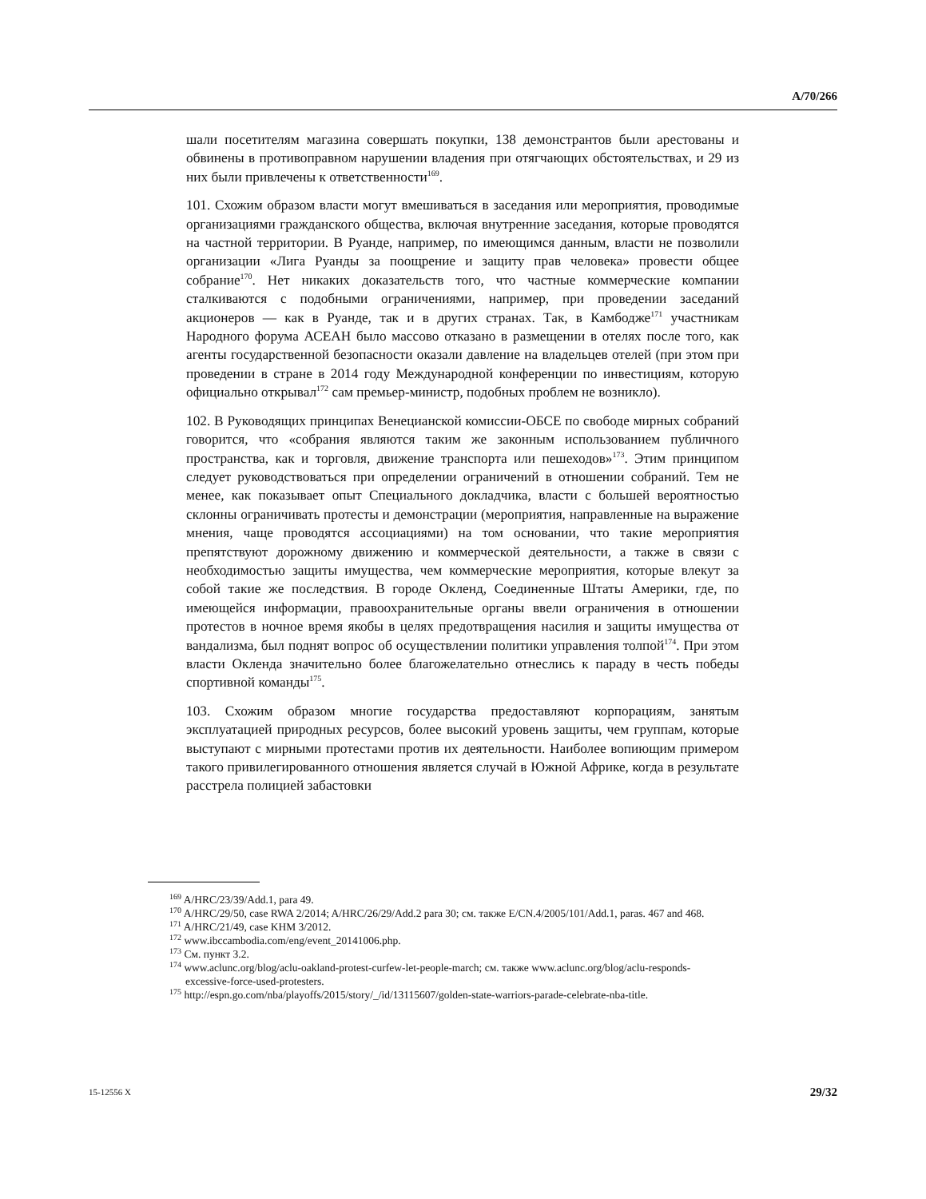A/70/266
шали посетителям магазина совершать покупки, 138 демонстрантов были арестованы и обвинены в противоправном нарушении владения при отягчающих обстоятельствах, и 29 из них были привлечены к ответственности<sup>169</sup>.
101. Схожим образом власти могут вмешиваться в заседания или мероприятия, проводимые организациями гражданского общества, включая внутренние заседания, которые проводятся на частной территории. В Руанде, например, по имеющимся данным, власти не позволили организации «Лига Руанды за поощрение и защиту прав человека» провести общее собрание<sup>170</sup>. Нет никаких доказательств того, что частные коммерческие компании сталкиваются с подобными ограничениями, например, при проведении заседаний акционеров — как в Руанде, так и в других странах. Так, в Камбодже<sup>171</sup> участникам Народного форума АСЕАН было массово отказано в размещении в отелях после того, как агенты государственной безопасности оказали давление на владельцев отелей (при этом при проведении в стране в 2014 году Международной конференции по инвестициям, которую официально открывал<sup>172</sup> сам премьер-министр, подобных проблем не возникло).
102. В Руководящих принципах Венецианской комиссии-ОБСЕ по свободе мирных собраний говорится, что «собрания являются таким же законным использованием публичного пространства, как и торговля, движение транспорта или пешеходов»<sup>173</sup>. Этим принципом следует руководствоваться при определении ограничений в отношении собраний. Тем не менее, как показывает опыт Специального докладчика, власти с большей вероятностью склонны ограничивать протесты и демонстрации (мероприятия, направленные на выражение мнения, чаще проводятся ассоциациями) на том основании, что такие мероприятия препятствуют дорожному движению и коммерческой деятельности, а также в связи с необходимостью защиты имущества, чем коммерческие мероприятия, которые влекут за собой такие же последствия. В городе Окленд, Соединенные Штаты Америки, где, по имеющейся информации, правоохранительные органы ввели ограничения в отношении протестов в ночное время якобы в целях предотвращения насилия и защиты имущества от вандализма, был поднят вопрос об осуществлении политики управления толпой<sup>174</sup>. При этом власти Окленда значительно более благожелательно отнеслись к параду в честь победы спортивной команды<sup>175</sup>.
103. Схожим образом многие государства предоставляют корпорациям, занятым эксплуатацией природных ресурсов, более высокий уровень защиты, чем группам, которые выступают с мирными протестами против их деятельности. Наиболее вопиющим примером такого привилегированного отношения является случай в Южной Африке, когда в результате расстрела полицией забастовки
<sup>169</sup> A/HRC/23/39/Add.1, para 49.
<sup>170</sup> A/HRC/29/50, case RWA 2/2014; A/HRC/26/29/Add.2 para 30; см. также E/CN.4/2005/101/Add.1, paras. 467 and 468.
<sup>171</sup> A/HRC/21/49, case KHM 3/2012.
<sup>172</sup> www.ibccambodia.com/eng/event_20141006.php.
<sup>173</sup> См. пункт 3.2.
<sup>174</sup> www.aclunc.org/blog/aclu-oakland-protest-curfew-let-people-march; см. также www.aclunc.org/blog/aclu-responds-excessive-force-used-protesters.
<sup>175</sup> http://espn.go.com/nba/playoffs/2015/story/_/id/13115607/golden-state-warriors-parade-celebrate-nba-title.
15-12556 X 29/32